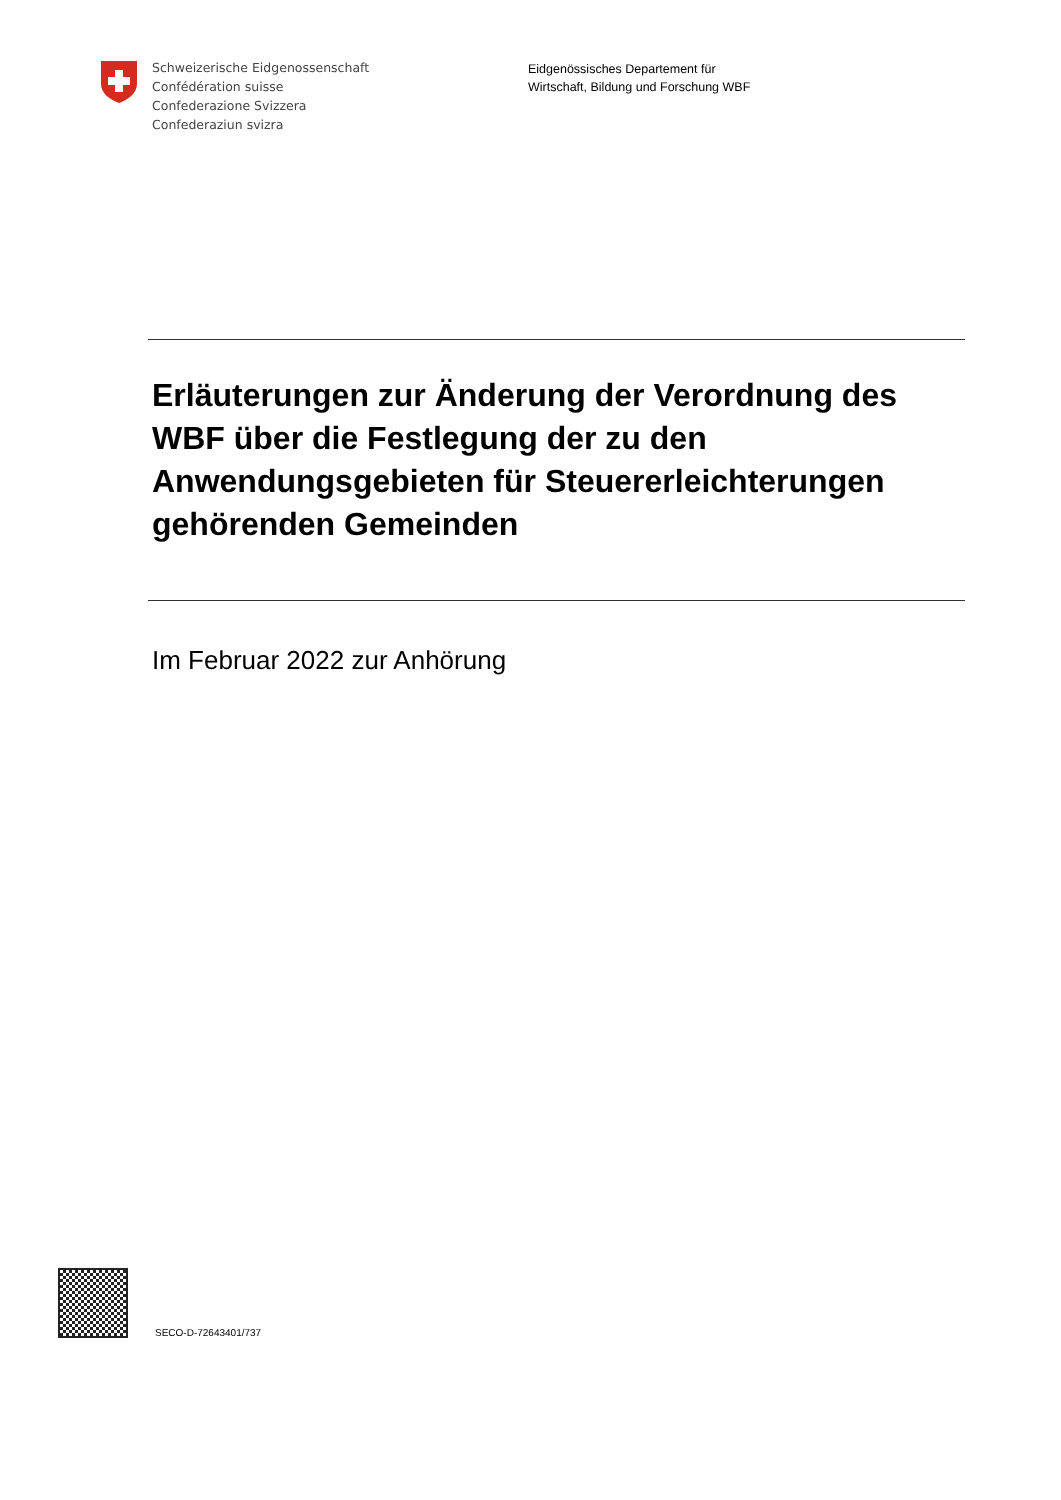Schweizerische Eidgenossenschaft
Confédération suisse
Confederazione Svizzera
Confederaziun svizra
Eidgenössisches Departement für
Wirtschaft, Bildung und Forschung WBF
Erläuterungen zur Änderung der Verordnung des WBF über die Festlegung der zu den Anwendungsgebieten für Steuererleichterungen gehörenden Gemeinden
Im Februar 2022 zur Anhörung
SECO-D-72643401/737